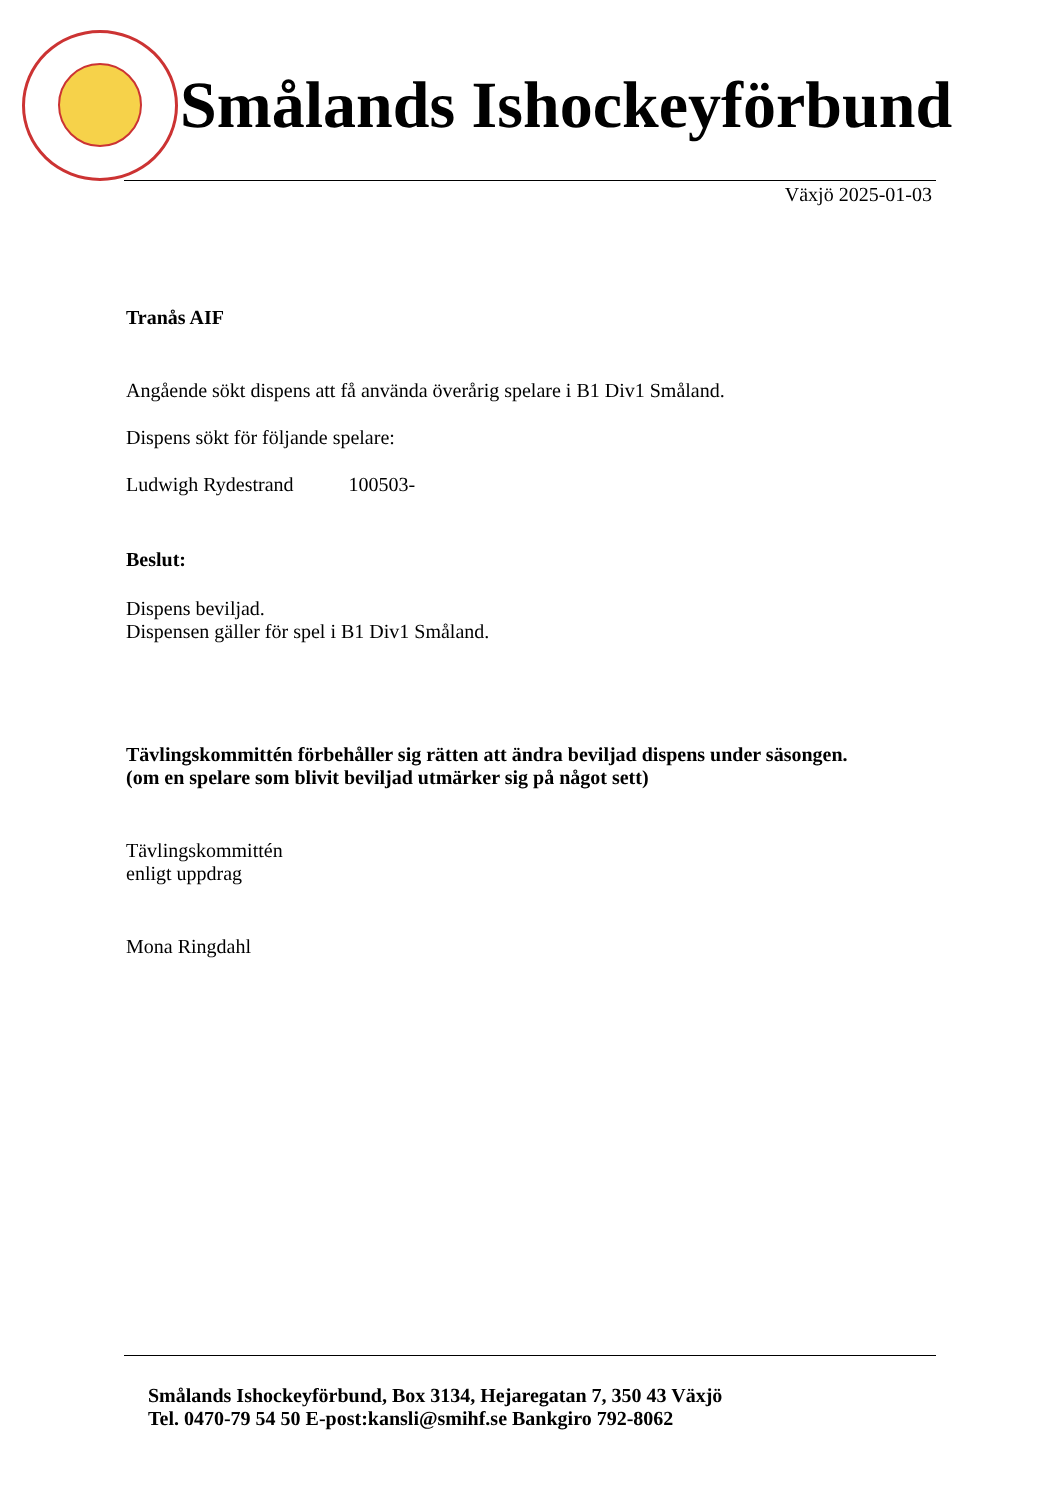Smålands Ishockeyförbund
Växjö 2025-01-03
Tranås AIF
Angående sökt dispens att få använda överårig spelare i B1 Div1 Småland.
Dispens sökt för följande spelare:
Ludwigh Rydestrand 100503-
Beslut:
Dispens beviljad.
Dispensen gäller för spel i B1 Div1 Småland.
Tävlingskommittén förbehåller sig rätten att ändra beviljad dispens under säsongen.
(om en spelare som blivit beviljad utmärker sig på något sett)
Tävlingskommittén
enligt uppdrag
Mona Ringdahl
Smålands Ishockeyförbund, Box 3134, Hejaregatan 7, 350 43 Växjö
Tel. 0470-79 54 50 E-post:kansli@smihf.se Bankgiro 792-8062